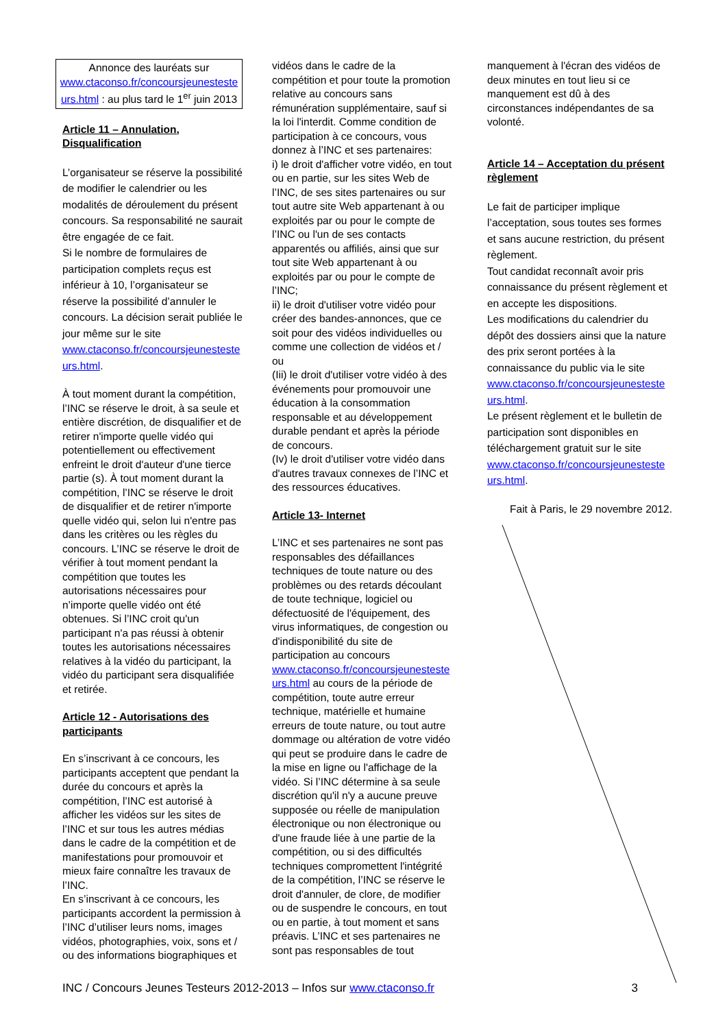Annonce des lauréats sur www.ctaconso.fr/concoursjeunesteste urs.html : au plus tard le 1<sup>er</sup> juin 2013
Article 11 – Annulation, Disqualification
L’organisateur se réserve la possibilité de modifier le calendrier ou les modalités de déroulement du présent concours. Sa responsabilité ne saurait être engagée de ce fait.
Si le nombre de formulaires de participation complets reçus est inférieur à 10, l’organisateur se réserve la possibilité d’annuler le concours. La décision serait publiée le jour même sur le site www.ctaconso.fr/concoursjeunesteste urs.html.
À tout moment durant la compétition, l’INC se réserve le droit, à sa seule et entière discrétion, de disqualifier et de retirer n'importe quelle vidéo qui potentiellement ou effectivement enfreint le droit d'auteur d'une tierce partie (s). À tout moment durant la compétition, l’INC se réserve le droit de disqualifier et de retirer n'importe quelle vidéo qui, selon lui n'entre pas dans les critères ou les règles du concours. L’INC se réserve le droit de vérifier à tout moment pendant la compétition que toutes les autorisations nécessaires pour n’importe quelle vidéo ont été obtenues. Si l’INC croit qu'un participant n'a pas réussi à obtenir toutes les autorisations nécessaires relatives à la vidéo du participant, la vidéo du participant sera disqualifiée et retirée.
Article 12 - Autorisations des participants
En s’inscrivant à ce concours, les participants acceptent que pendant la durée du concours et après la compétition, l’INC est autorisé à afficher les vidéos sur les sites de l’INC et sur tous les autres médias dans le cadre de la compétition et de manifestations pour promouvoir et mieux faire connaître les travaux de l’INC.
En s’inscrivant à ce concours, les participants accordent la permission à l’INC d’utiliser leurs noms, images vidéos, photographies, voix, sons et / ou des informations biographiques et
vidéos dans le cadre de la compétition et pour toute la promotion relative au concours sans rémunération supplémentaire, sauf si la loi l'interdit. Comme condition de participation à ce concours, vous donnez à l’INC et ses partenaires:
i) le droit d'afficher votre vidéo, en tout ou en partie, sur les sites Web de l’INC, de ses sites partenaires ou sur tout autre site Web appartenant à ou exploités par ou pour le compte de l’INC ou l'un de ses contacts apparentés ou affiliés, ainsi que sur tout site Web appartenant à ou exploités par ou pour le compte de l’INC;
ii) le droit d'utiliser votre vidéo pour créer des bandes-annonces, que ce soit pour des vidéos individuelles ou comme une collection de vidéos et / ou
(Iii) le droit d'utiliser votre vidéo à des événements pour promouvoir une éducation à la consommation responsable et au développement durable pendant et après la période de concours.
(Iv) le droit d'utiliser votre vidéo dans d'autres travaux connexes de l’INC et des ressources éducatives.
Article 13- Internet
L’INC et ses partenaires ne sont pas responsables des défaillances techniques de toute nature ou des problèmes ou des retards découlant de toute technique, logiciel ou défectuosité de l'équipement, des virus informatiques, de congestion ou d'indisponibilité du site de participation au concours www.ctaconso.fr/concoursjeunesteste urs.html au cours de la période de compétition, toute autre erreur technique, matérielle et humaine erreurs de toute nature, ou tout autre dommage ou altération de votre vidéo qui peut se produire dans le cadre de la mise en ligne ou l'affichage de la vidéo. Si l’INC détermine à sa seule discrétion qu'il n'y a aucune preuve supposée ou réelle de manipulation électronique ou non électronique ou d'une fraude liée à une partie de la compétition, ou si des difficultés techniques compromettent l'intégrité de la compétition, l’INC se réserve le droit d'annuler, de clore, de modifier ou de suspendre le concours, en tout ou en partie, à tout moment et sans préavis. L’INC et ses partenaires ne sont pas responsables de tout
manquement à l'écran des vidéos de deux minutes en tout lieu si ce manquement est dû à des circonstances indépendantes de sa volonté.
Article 14 – Acceptation du présent règlement
Le fait de participer implique l’acceptation, sous toutes ses formes et sans aucune restriction, du présent règlement.
Tout candidat reconnaît avoir pris connaissance du présent règlement et en accepte les dispositions.
Les modifications du calendrier du dépôt des dossiers ainsi que la nature des prix seront portées à la connaissance du public via le site www.ctaconso.fr/concoursjeunesteste urs.html.
Le présent règlement et le bulletin de participation sont disponibles en téléchargement gratuit sur le site www.ctaconso.fr/concoursjeunesteste urs.html.
Fait à Paris, le 29 novembre 2012.
INC / Concours Jeunes Testeurs 2012-2013 – Infos sur www.ctaconso.fr 3